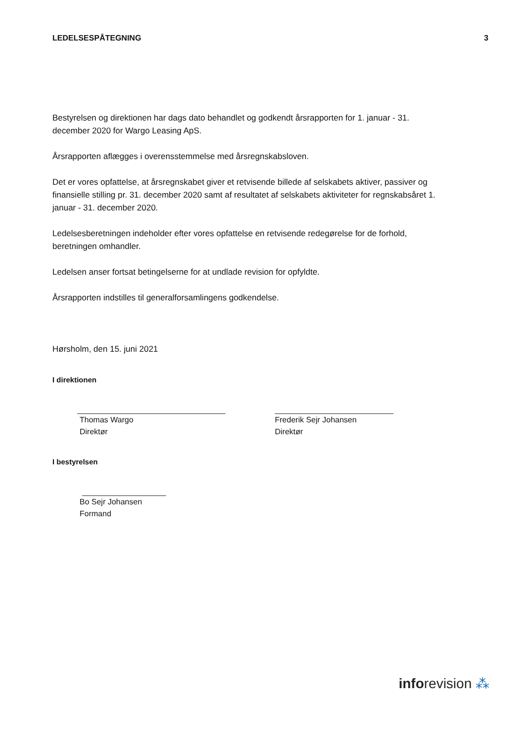LEDELSESPÅTEGNING 3
Bestyrelsen og direktionen har dags dato behandlet og godkendt årsrapporten for 1. januar - 31. december 2020 for Wargo Leasing ApS.
Årsrapporten aflægges i overensstemmelse med årsregnskabsloven.
Det er vores opfattelse, at årsregnskabet giver et retvisende billede af selskabets aktiver, passiver og finansielle stilling pr. 31. december 2020 samt af resultatet af selskabets aktiviteter for regnskabsåret 1. januar - 31. december 2020.
Ledelsesberetningen indeholder efter vores opfattelse en retvisende redegørelse for de forhold, beretningen omhandler.
Ledelsen anser fortsat betingelserne for at undlade revision for opfyldte.
Årsrapporten indstilles til generalforsamlingens godkendelse.
Hørsholm, den 15. juni 2021
I direktionen
Thomas Wargo
Direktør
Frederik Sejr Johansen
Direktør
I bestyrelsen
Bo Sejr Johansen
Formand
inforevision ⁂